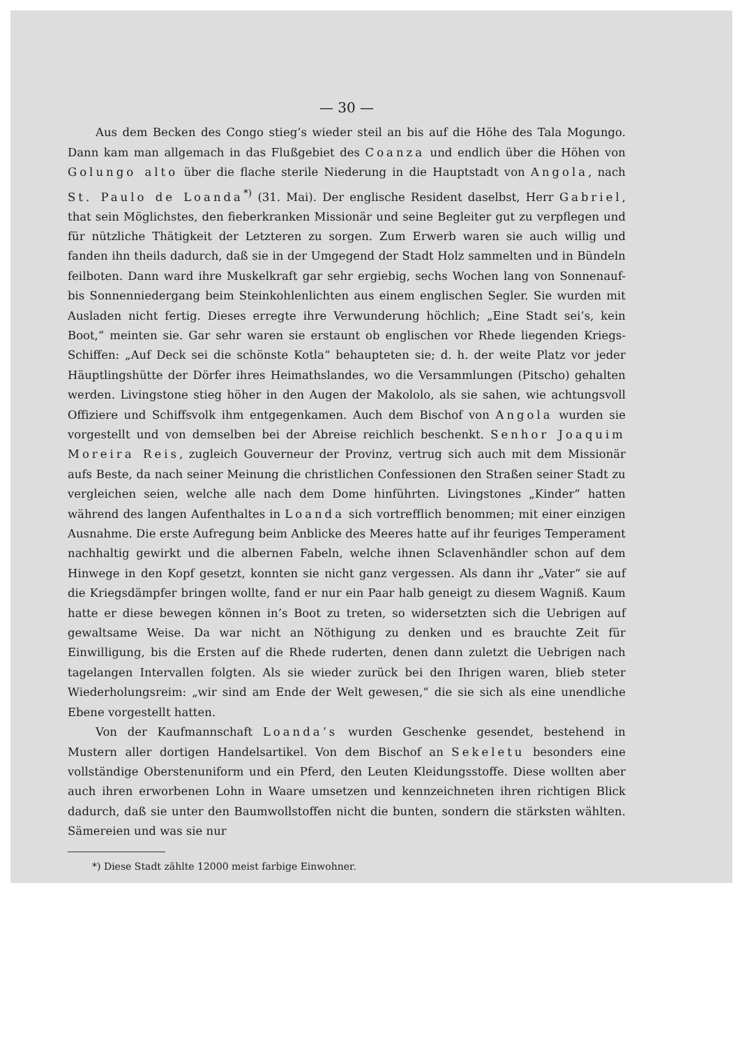— 30 —
Aus dem Becken des Congo stieg’s wieder steil an bis auf die Höhe des Tala Mogungo. Dann kam man allgemach in das Flußgebiet des Coanza und endlich über die Höhen von Golungo alto über die flache sterile Niederung in die Hauptstadt von Angola, nach St. Paulo de Loanda<sup>*)</sup> (31. Mai). Der englische Resident daselbst, Herr Gabriel, that sein Möglichstes, den fieberkranken Missionär und seine Begleiter gut zu verpflegen und für nützliche Thätigkeit der Letzteren zu sorgen. Zum Erwerb waren sie auch willig und fanden ihn theils dadurch, daß sie in der Umgegend der Stadt Holz sammelten und in Bündeln feilboten. Dann ward ihre Muskelkraft gar sehr ergiebig, sechs Wochen lang von Sonnenauf- bis Sonnenniedergang beim Steinkohlenlichten aus einem englischen Segler. Sie wurden mit Ausladen nicht fertig. Dieses erregte ihre Verwunderung höchlich; „Eine Stadt sei’s, kein Boot,“ meinten sie. Gar sehr waren sie erstaunt ob englischen vor Rhede liegenden Kriegs-Schiffen: „Auf Deck sei die schönste Kotla“ behaupteten sie; d. h. der weite Platz vor jeder Häuptlingshütte der Dörfer ihres Heimathslandes, wo die Versammlungen (Pitscho) gehalten werden. Livingstone stieg höher in den Augen der Makololo, als sie sahen, wie achtungsvoll Offiziere und Schiffsvolk ihm entgegenkamen. Auch dem Bischof von Angola wurden sie vorgestellt und von demselben bei der Abreise reichlich beschenkt. Senhor Joaquim Moreira Reis, zugleich Gouverneur der Provinz, vertrug sich auch mit dem Missionär aufs Beste, da nach seiner Meinung die christlichen Confessionen den Straßen seiner Stadt zu vergleichen seien, welche alle nach dem Dome hinführten. Livingstones „Kinder“ hatten während des langen Aufenthaltes in Loanda sich vortrefflich benommen; mit einer einzigen Ausnahme. Die erste Aufregung beim Anblicke des Meeres hatte auf ihr feuriges Temperament nachhaltig gewirkt und die albernen Fabeln, welche ihnen Sclavenhändler schon auf dem Hinwege in den Kopf gesetzt, konnten sie nicht ganz vergessen. Als dann ihr „Vater“ sie auf die Kriegsdämpfer bringen wollte, fand er nur ein Paar halb geneigt zu diesem Wagniß. Kaum hatte er diese bewegen können in’s Boot zu treten, so widersetzten sich die Uebrigen auf gewaltsame Weise. Da war nicht an Nöthigung zu denken und es brauchte Zeit für Einwilligung, bis die Ersten auf die Rhede ruderten, denen dann zuletzt die Uebrigen nach tagelangen Intervallen folgten. Als sie wieder zurück bei den Ihrigen waren, blieb steter Wiederholungsreim: „wir sind am Ende der Welt gewesen,“ die sie sich als eine unendliche Ebene vorgestellt hatten.
Von der Kaufmannschaft Loanda’s wurden Geschenke gesendet, bestehend in Mustern aller dortigen Handelsartikel. Von dem Bischof an Sekeletu besonders eine vollständige Oberstenuniform und ein Pferd, den Leuten Kleidungsstoffe. Diese wollten aber auch ihren erworbenen Lohn in Waare umsetzen und kennzeichneten ihren richtigen Blick dadurch, daß sie unter den Baumwollstoffen nicht die bunten, sondern die stärksten wählten. Sämereien und was sie nur
*) Diese Stadt zählte 12000 meist farbige Einwohner.